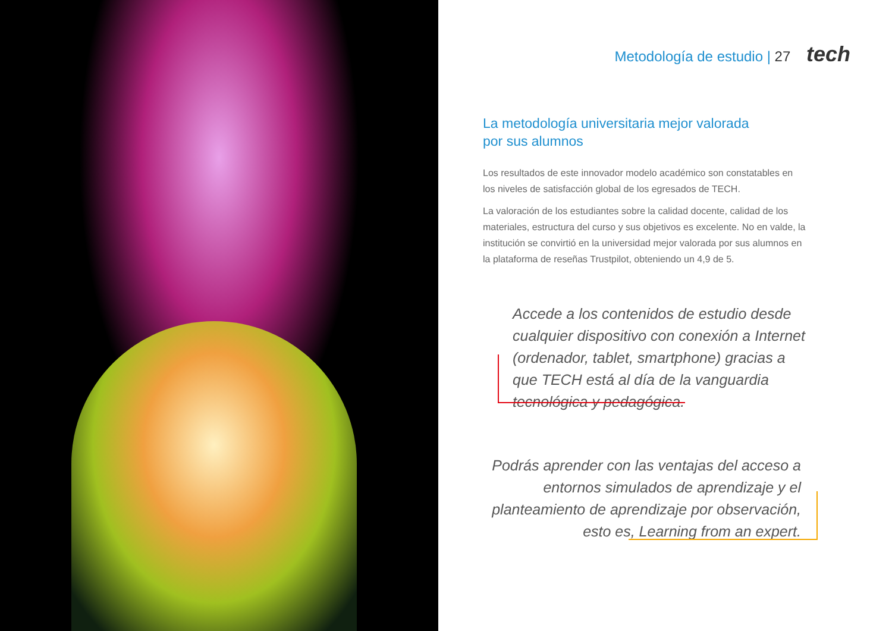Metodología de estudio | 27 tech
La metodología universitaria mejor valorada
por sus alumnos
Los resultados de este innovador modelo académico son constatables en los niveles de satisfacción global de los egresados de TECH.
La valoración de los estudiantes sobre la calidad docente, calidad de los materiales, estructura del curso y sus objetivos es excelente. No en valde, la institución se convirtió en la universidad mejor valorada por sus alumnos en la plataforma de reseñas Trustpilot, obteniendo un 4,9 de 5.
Accede a los contenidos de estudio desde cualquier dispositivo con conexión a Internet (ordenador, tablet, smartphone) gracias a que TECH está al día de la vanguardia tecnológica y pedagógica.
Podrás aprender con las ventajas del acceso a entornos simulados de aprendizaje y el planteamiento de aprendizaje por observación, esto es, Learning from an expert.